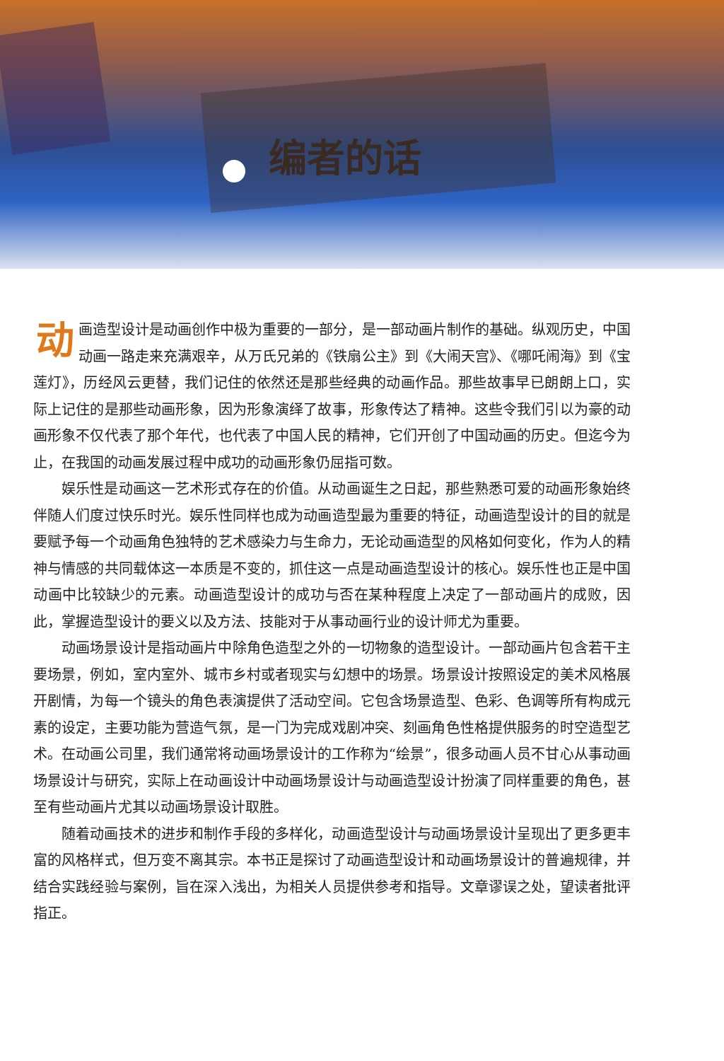编者的话
动画造型设计是动画创作中极为重要的一部分，是一部动画片制作的基础。纵观历史，中国动画一路走来充满艰辛，从万氏兄弟的《铁扇公主》到《大闹天宫》、《哪吒闹海》到《宝莲灯》，历经风云更替，我们记住的依然还是那些经典的动画作品。那些故事早已朗朗上口，实际上记住的是那些动画形象，因为形象演绎了故事，形象传达了精神。这些令我们引以为豪的动画形象不仅代表了那个年代，也代表了中国人民的精神，它们开创了中国动画的历史。但迄今为止，在我国的动画发展过程中成功的动画形象仍屈指可数。
娱乐性是动画这一艺术形式存在的价值。从动画诞生之日起，那些熟悉可爱的动画形象始终伴随人们度过快乐时光。娱乐性同样也成为动画造型最为重要的特征，动画造型设计的目的就是要赋予每一个动画角色独特的艺术感染力与生命力，无论动画造型的风格如何变化，作为人的精神与情感的共同载体这一本质是不变的，抓住这一点是动画造型设计的核心。娱乐性也正是中国动画中比较缺少的元素。动画造型设计的成功与否在某种程度上决定了一部动画片的成败，因此，掌握造型设计的要义以及方法、技能对于从事动画行业的设计师尤为重要。
动画场景设计是指动画片中除角色造型之外的一切物象的造型设计。一部动画片包含若干主要场景，例如，室内室外、城市乡村或者现实与幻想中的场景。场景设计按照设定的美术风格展开剧情，为每一个镜头的角色表演提供了活动空间。它包含场景造型、色彩、色调等所有构成元素的设定，主要功能为营造气氛，是一门为完成戏剧冲突、刻画角色性格提供服务的时空造型艺术。在动画公司里，我们通常将动画场景设计的工作称为“绘景”，很多动画人员不甘心从事动画场景设计与研究，实际上在动画设计中动画场景设计与动画造型设计扮演了同样重要的角色，甚至有些动画片尤其以动画场景设计取胜。
随着动画技术的进步和制作手段的多样化，动画造型设计与动画场景设计呈现出了更多更丰富的风格样式，但万变不离其宗。本书正是探讨了动画造型设计和动画场景设计的普遍规律，并结合实践经验与案例，旨在深入浅出，为相关人员提供参考和指导。文章谬误之处，望读者批评指正。